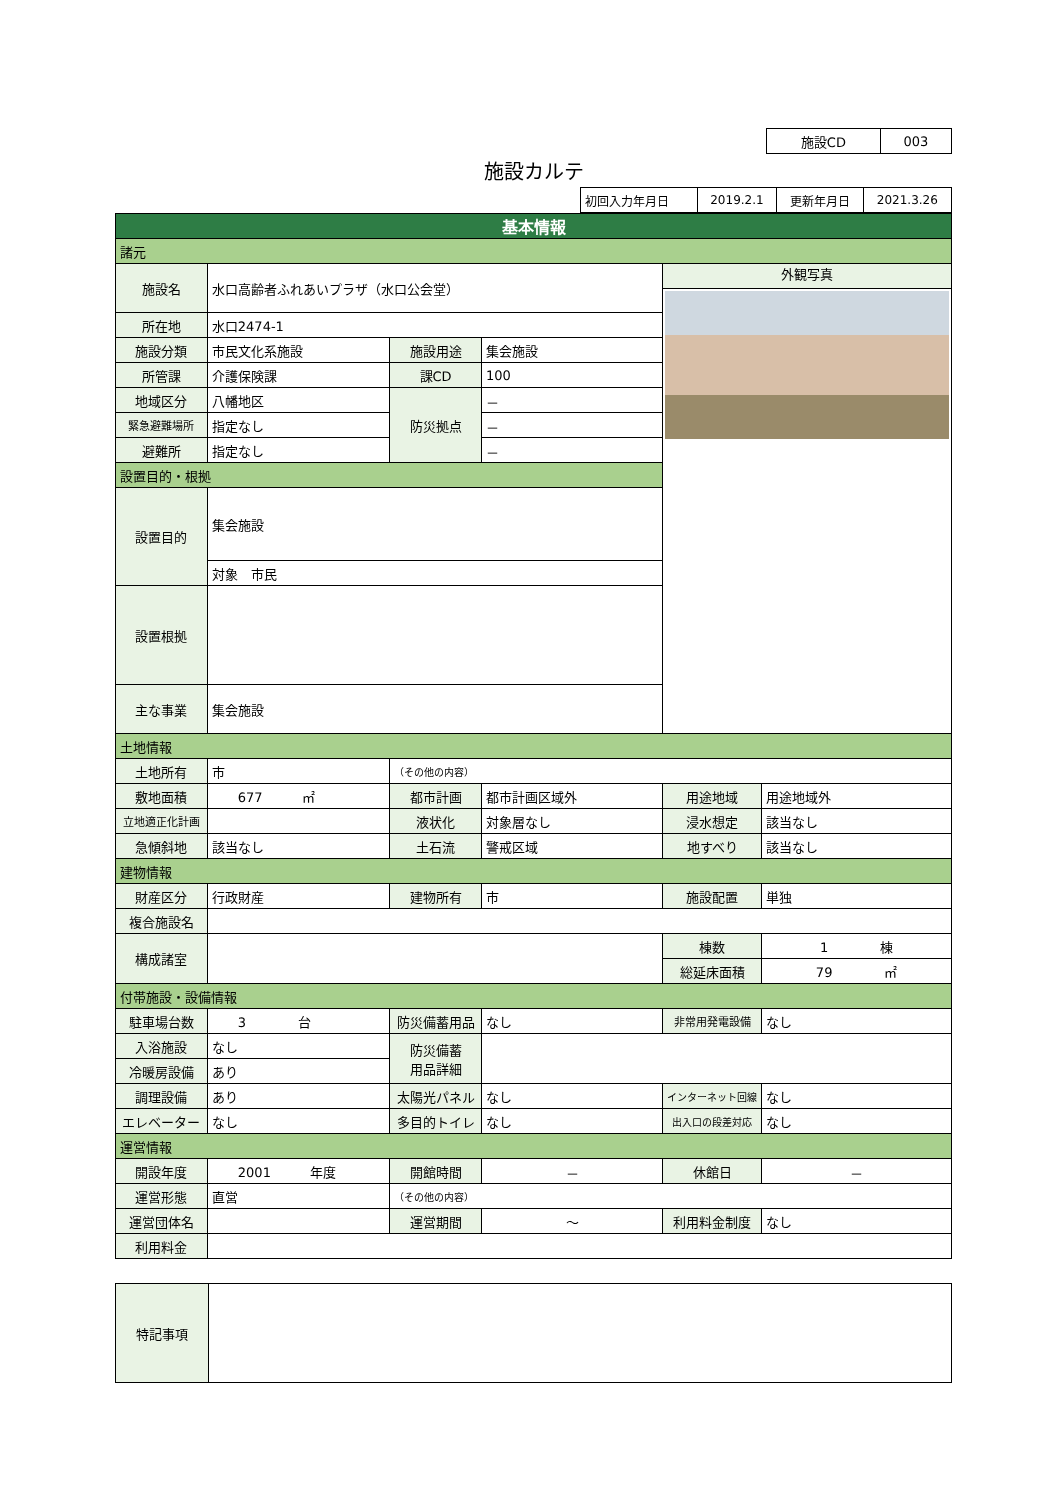| 施設CD | 003 |
施設カルテ
| 初回入力年月日 | 2019.2.1 | 更新年月日 | 2021.3.26 |
| 基本情報 | | | | | |
| 諸元 | | | | | |
| 施設名 | 水口高齢者ふれあいプラザ（水口公会堂） | | | 外観写真 | |
| 所在地 | 水口2474-1 | | | | |
| 施設分類 | 市民文化系施設 | 施設用途 | 集会施設 | | |
| 所管課 | 介護保険課 | 課CD | 100 | | |
| 地域区分 | 八幡地区 | 防災拠点 | － | | |
| 緊急避難場所 | 指定なし | | － | | |
| 避難所 | 指定なし | | － | | |
| 設置目的・根拠 | | | | | |
| 設置目的 | 集会施設 | | | | |
| | 対象 市民 | | | | |
| 設置根拠 | | | | | |
| 主な事業 | 集会施設 | | | | |
| 土地情報 | | | | | |
| 土地所有 | 市 | （その他の内容） | | | |
| 敷地面積 | 677 ㎡ | 都市計画 | 都市計画区域外 | 用途地域 | 用途地域外 |
| 立地適正化計画 | | 液状化 | 対象層なし | 浸水想定 | 該当なし |
| 急傾斜地 | 該当なし | 土石流 | 警戒区域 | 地すべり | 該当なし |
| 建物情報 | | | | | |
| 財産区分 | 行政財産 | 建物所有 | 市 | 施設配置 | 単独 |
| 複合施設名 | | | | | |
| 構成諸室 | | | | 棟数 | 1 棟 |
| | | | | 総延床面積 | 79 ㎡ |
| 付帯施設・設備情報 | | | | | |
| 駐車場台数 | 3 台 | 防災備蓄用品 | なし | 非常用発電設備 | なし |
| 入浴施設 | なし | 防災備蓄 用品詳細 | | | |
| 冷暖房設備 | あり | | | | |
| 調理設備 | あり | 太陽光パネル | なし | インターネット回線 | なし |
| エレベーター | なし | 多目的トイレ | なし | 出入口の段差対応 | なし |
| 運営情報 | | | | | |
| 開設年度 | 2001 年度 | 開館時間 | － | 休館日 | － |
| 運営形態 | 直営 | （その他の内容） | | | |
| 運営団体名 | | 運営期間 | ～ | 利用料金制度 | なし |
| 利用料金 | | | | | |
| 特記事項 | |